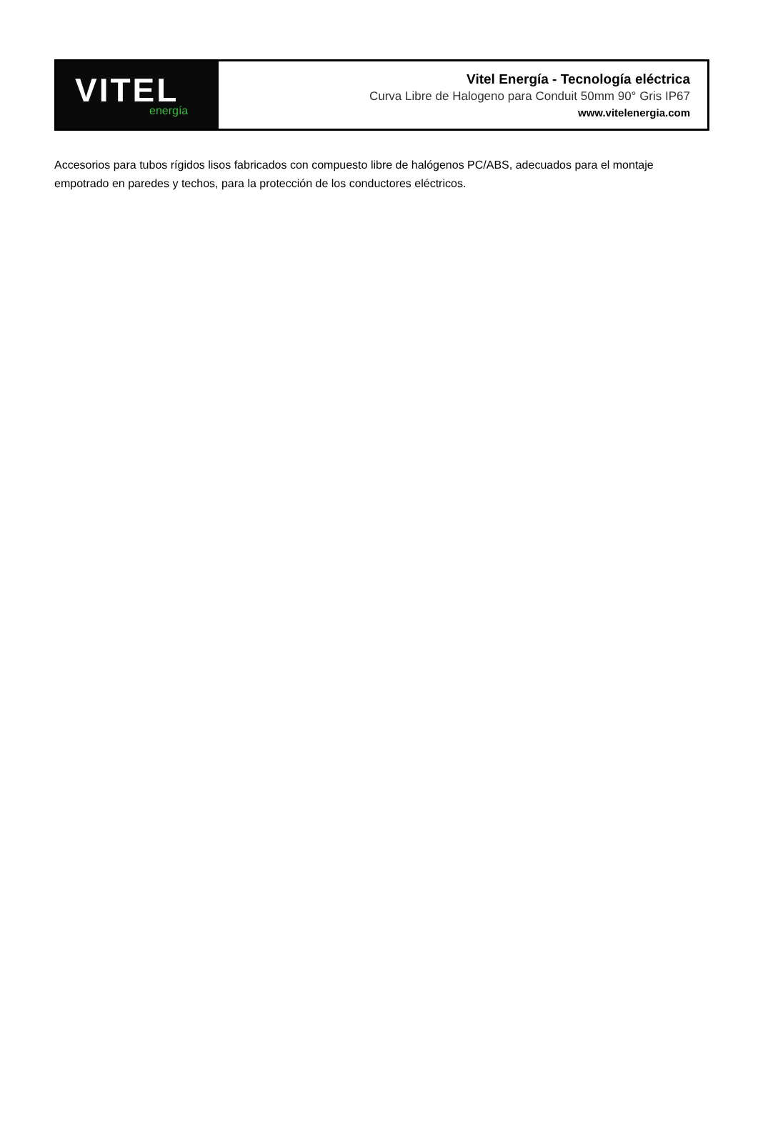VITEL
energía
Vitel Energía - Tecnología eléctrica
Curva Libre de Halogeno para Conduit 50mm 90° Gris IP67
www.vitelenergia.com
Accesorios para tubos rígidos lisos fabricados con compuesto libre de halógenos PC/ABS, adecuados para el montaje empotrado en paredes y techos, para la protección de los conductores eléctricos.